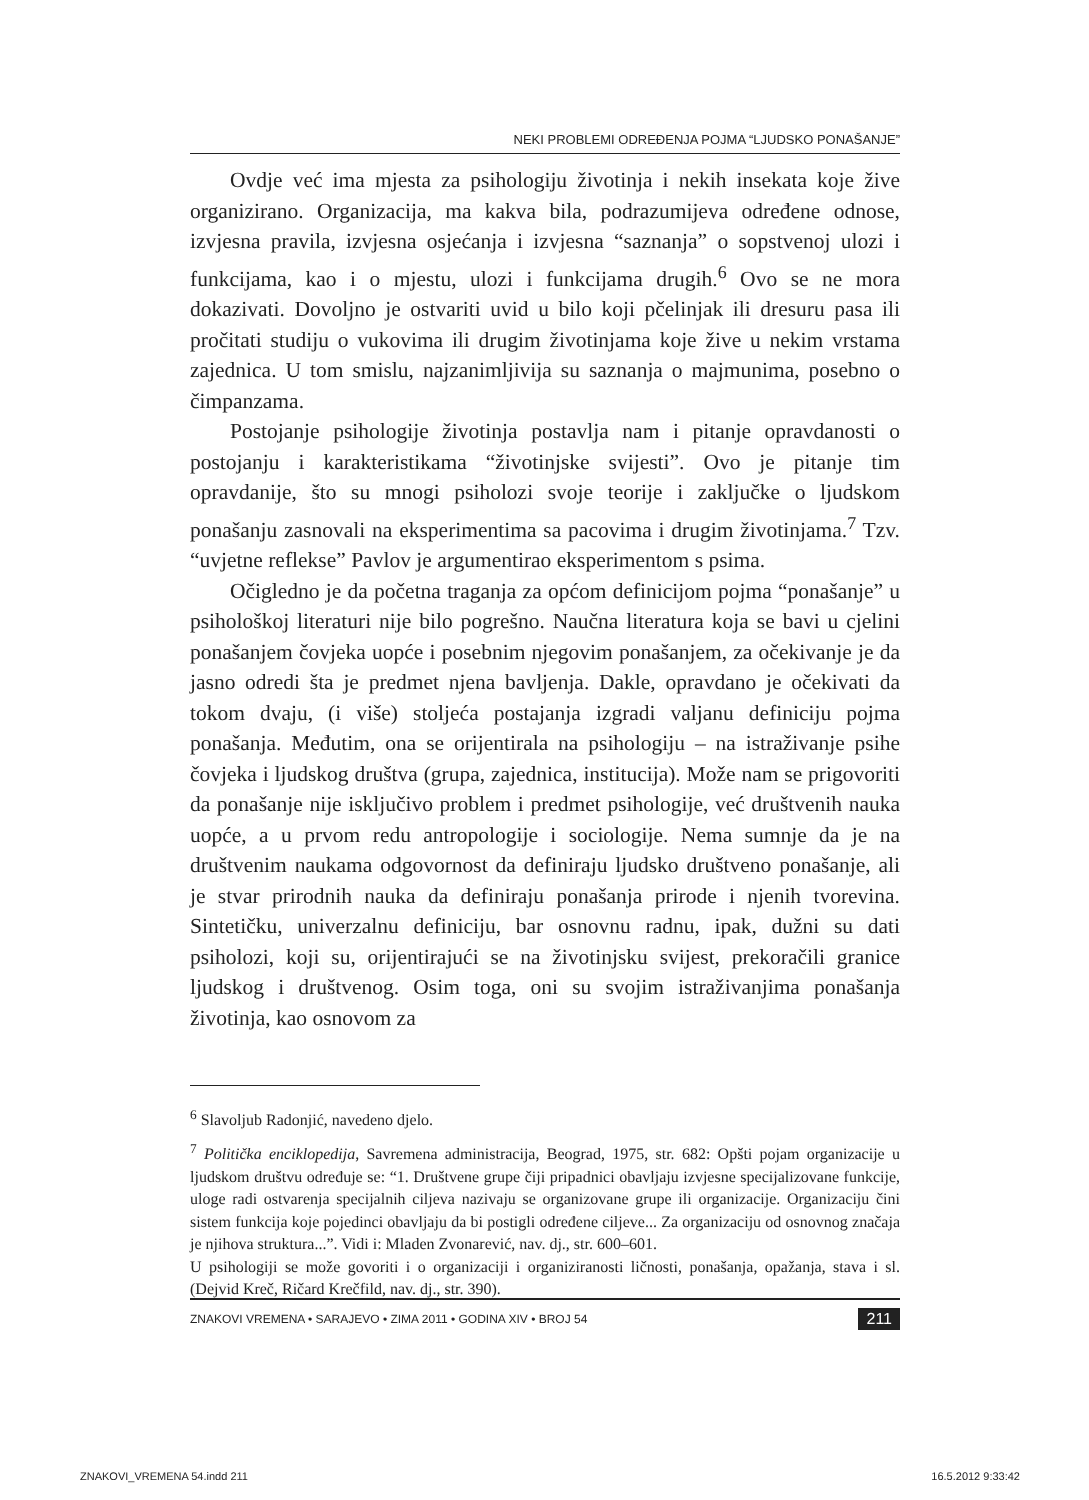NEKI PROBLEMI ODREĐENJA POJMA “LJUDSKO PONAŠANJE”
Ovdje već ima mjesta za psihologiju životinja i nekih insekata koje žive organizirano. Organizacija, ma kakva bila, podrazumijeva određene odnose, izvjesna pravila, izvjesna osjećanja i izvjesna “saznanja” o sopstvenoj ulozi i funkcijama, kao i o mjestu, ulozi i funkcijama drugih.<sup>6</sup> Ovo se ne mora dokazivati. Dovoljno je ostvariti uvid u bilo koji pčelinjak ili dresuru pasa ili pročitati studiju o vukovima ili drugim životinjama koje žive u nekim vrstama zajednica. U tom smislu, najzanimljivija su saznanja o majmunima, posebno o čimpanzama.
Postojanje psihologije životinja postavlja nam i pitanje opravdanosti o postojanju i karakteristikama “životinjske svijesti”. Ovo je pitanje tim opravdanije, što su mnogi psiholozi svoje teorije i zaključke o ljudskom ponašanju zasnovali na eksperimentima sa pacovima i drugim životinjama.<sup>7</sup> Tzv. “uvjetne reflekse” Pavlov je argumentirao eksperimentom s psima.
Očigledno je da početna traganja za općom definicijom pojma “ponašanje” u psihološkoj literaturi nije bilo pogrešno. Naučna literatura koja se bavi u cjelini ponašanjem čovjeka uopće i posebnim njegovim ponašanjem, za očekivanje je da jasno odredi šta je predmet njena bavljenja. Dakle, opravdano je očekivati da tokom dvaju, (i više) stoljeća postajanja izgradi valjanu definiciju pojma ponašanja. Međutim, ona se orijentirala na psihologiju – na istraživanje psihe čovjeka i ljudskog društva (grupa, zajednica, institucija). Može nam se prigovoriti da ponašanje nije isključivo problem i predmet psihologije, već društvenih nauka uopće, a u prvom redu antropologije i sociologije. Nema sumnje da je na društvenim naukama odgovornost da definiraju ljudsko društveno ponašanje, ali je stvar prirodnih nauka da definiraju ponašanja prirode i njenih tvorevina. Sintetičku, univerzalnu definiciju, bar osnovnu radnu, ipak, dužni su dati psiholozi, koji su, orijentirajući se na životinjsku svijest, prekoračili granice ljudskog i društvenog. Osim toga, oni su svojim istraživanjima ponašanja životinja, kao osnovom za
<sup>6</sup> Slavoljub Radonjić, navedeno djelo.
<sup>7</sup> Politička enciklopedija, Savremena administracija, Beograd, 1975, str. 682: Opšti pojam organizacije u ljudskom društvu određuje se: “1. Društvene grupe čiji pripadnici obavljaju izvjesne specijalizovane funkcije, uloge radi ostvarenja specijalnih ciljeva nazivaju se organizovane grupe ili organizacije. Organizaciju čini sistem funkcija koje pojedinci obavljaju da bi postigli određene ciljeve... Za organizaciju od osnovnog značaja je njihova struktura...”. Vidi i: Mladen Zvonarević, nav. dj., str. 600–601.
U psihologiji se može govoriti i o organizaciji i organiziranosti ličnosti, ponašanja, opažanja, stava i sl. (Dejvid Kreč, Ričard Krečfild, nav. dj., str. 390).
ZNAKOVI VREMENA • SARAJEVO • ZIMA 2011 • GODINA XIV • BROJ 54 211
ZNAKOVI_VREMENA 54.indd 211 16.5.2012 9:33:42